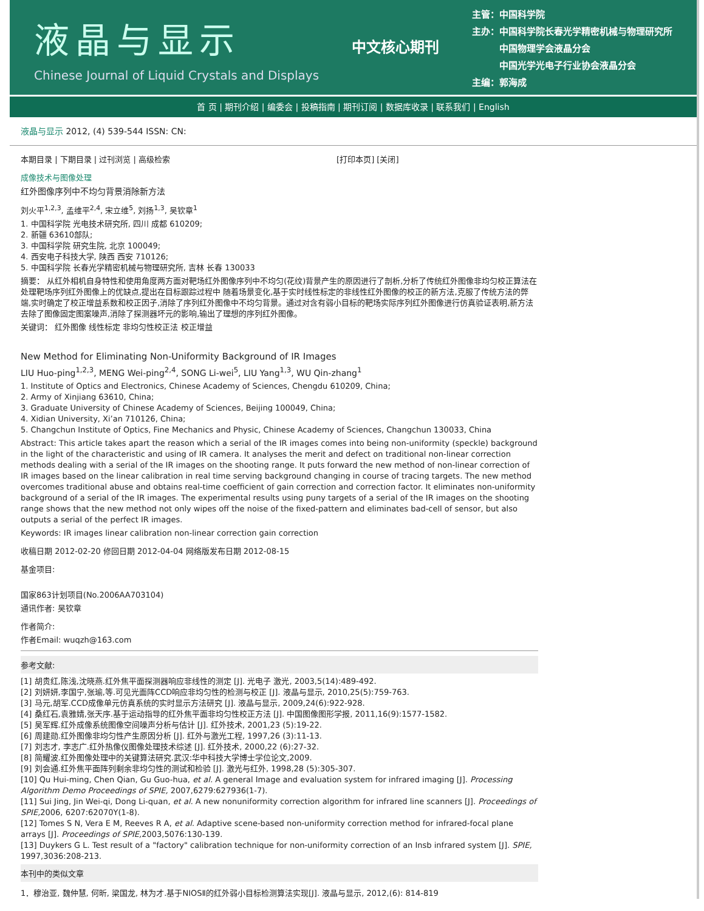液晶与显示
Chinese Journal of Liquid Crystals and Displays
中文核心期刊
主管：中国科学院
主办：中国科学院长春光学精密机械与物理研究所
　　　中国物理学会液晶分会
　　　中国光学光电子行业协会液晶分会
主编：郭海成
首 页 | 期刊介绍 | 编委会 | 投稿指南 | 期刊订阅 | 数据库收录 | 联系我们 | English
液晶与显示 2012, (4) 539-544 ISSN: CN:
本期目录 | 下期目录 | 过刊浏览 | 高级检索 [打印本页] [关闭]
成像技术与图像处理
红外图像序列中不均匀背景消除新方法
刘火平<sup>1,2,3</sup>, 孟维平<sup>2,4</sup>, 宋立维<sup>5</sup>, 刘扬<sup>1,3</sup>, 吴钦章<sup>1</sup>
1. 中国科学院 光电技术研究所, 四川 成都 610209;
2. 新疆 63610部队;
3. 中国科学院 研究生院, 北京 100049;
4. 西安电子科技大学, 陕西 西安 710126;
5. 中国科学院 长春光学精密机械与物理研究所, 吉林 长春 130033
摘要： 从红外相机自身特性和使用角度两方面对靶场红外图像序列中不均匀(花纹)背景产生的原因进行了剖析,分析了传统红外图像非均匀校正算法在处理靶场序列红外图像上的优缺点,提出在目标跟踪过程中 随着场景变化,基于实时线性标定的非线性红外图像的校正的新方法,克服了传统方法的弊端,实时确定了校正增益系数和校正因子,消除了序列红外图像中不均匀背景。通过对含有弱小目标的靶场实际序列红外图像进行仿真验证表明,新方法去除了图像固定图案噪声,消除了探测器坏元的影响,输出了理想的序列红外图像。
关键词： 红外图像 线性标定 非均匀性校正法 校正增益
New Method for Eliminating Non-Uniformity Background of IR Images
LIU Huo-ping<sup>1,2,3</sup>, MENG Wei-ping<sup>2,4</sup>, SONG Li-wei<sup>5</sup>, LIU Yang<sup>1,3</sup>, WU Qin-zhang<sup>1</sup>
1. Institute of Optics and Electronics, Chinese Academy of Sciences, Chengdu 610209, China;
2. Army of Xinjiang 63610, China;
3. Graduate University of Chinese Academy of Sciences, Beijing 100049, China;
4. Xidian University, Xi’an 710126, China;
5. Changchun Institute of Optics, Fine Mechanics and Physic, Chinese Academy of Sciences, Changchun 130033, China
Abstract: This article takes apart the reason which a serial of the IR images comes into being non-uniformity (speckle) background in the light of the characteristic and using of IR camera. It analyses the merit and defect on traditional non-linear correction methods dealing with a serial of the IR images on the shooting range. It puts forward the new method of non-linear correction of IR images based on the linear calibration in real time serving background changing in course of tracing targets. The new method overcomes traditional abuse and obtains real-time coefficient of gain correction and correction factor. It eliminates non-uniformity background of a serial of the IR images. The experimental results using puny targets of a serial of the IR images on the shooting range shows that the new method not only wipes off the noise of the fixed-pattern and eliminates bad-cell of sensor, but also outputs a serial of the perfect IR images.
Keywords: IR images linear calibration non-linear correction gain correction
收稿日期 2012-02-20 修回日期 2012-04-04 网络版发布日期 2012-08-15
基金项目:
国家863计划项目(No.2006AA703104)
通讯作者: 吴钦章
作者简介:
作者Email: wuqzh@163.com
参考文献:
[1] 胡贵红,陈浅,沈晓燕.红外焦平面探测器响应非线性的测定 [J]. 光电子 激光, 2003,5(14):489-492.
[2] 刘妍妍,李国宁,张瑜,等.可见光面阵CCD响应非均匀性的检测与校正 [J]. 液晶与显示, 2010,25(5):759-763.
[3] 马元,胡军.CCD成像单元仿真系统的实时显示方法研究 [J]. 液晶与显示, 2009,24(6):922-928.
[4] 桑红石,袁雅婧,张天序.基于运动指导的红外焦平面非均匀性校正方法 [J]. 中国图像图形学报, 2011,16(9):1577-1582.
[5] 吴军辉.红外成像系统图像空间噪声分析与估计 [J]. 红外技术, 2001,23 (5):19-22.
[6] 周建勋.红外图像非均匀性产生原因分析 [J]. 红外与激光工程, 1997,26 (3):11-13.
[7] 刘志才, 李志广.红外热像仪图像处理技术综述 [J]. 红外技术, 2000,22 (6):27-32.
[8] 简耀波.红外图像处理中的关键算法研究.武汉:华中科技大学博士学位论文,2009.
[9] 刘会通.红外焦平面阵列剩余非均匀性的测试和检验 [J]. 激光与红外, 1998,28 (5):305-307.
[10] Qu Hui-ming, Chen Qian, Gu Guo-hua, et al. A general Image and evaluation system for infrared imaging [J]. Processing Algorithm Demo Proceedings of SPIE, 2007,6279:627936(1-7).
[11] Sui Jing, Jin Wei-qi, Dong Li-quan, et al. A new nonuniformity correction algorithm for infrared line scanners [J]. Proceedings of SPIE, 2006, 6207:62070Y(1-8).
[12] Tomes S N, Vera E M, Reeves R A, et al. Adaptive scene-based non-uniformity correction method for infrared-focal plane arrays [J]. Proceedings of SPIE, 2003,5076:130-139.
[13] Duykers G L. Test result of a "factory" calibration technique for non-uniformity correction of an Insb infrared system [J]. SPIE, 1997,3036:208-213.
本刊中的类似文章
1．穆治亚, 魏仲慧, 何昕, 梁国龙, 林为才.基于NIOSⅡ的红外弱小目标检测算法实现[J]. 液晶与显示, 2012,(6): 814-819